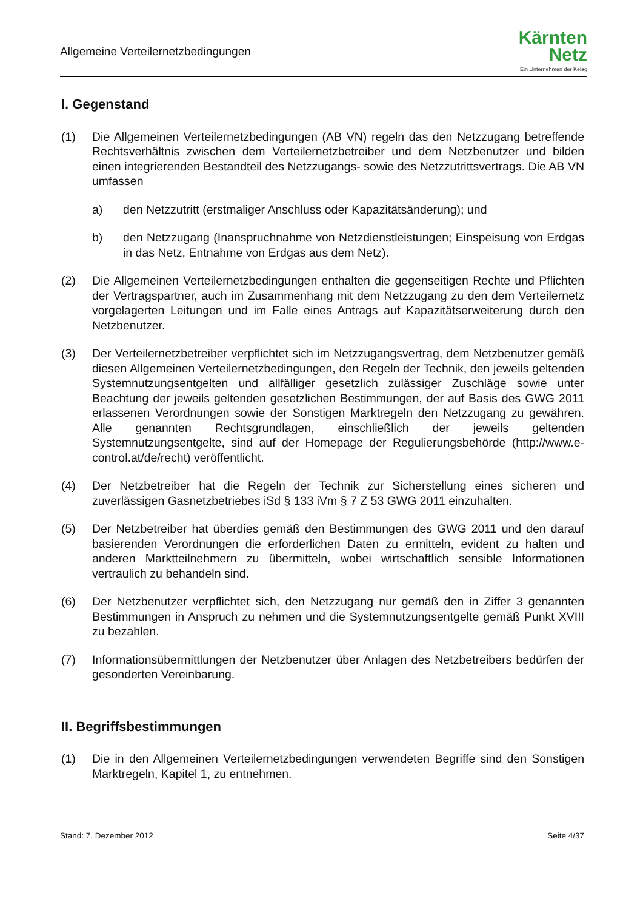Allgemeine Verteilernetzbedingungen
Kärnten
Netz
Ein Unternehmen der Kelag
I. Gegenstand
(1) Die Allgemeinen Verteilernetzbedingungen (AB VN) regeln das den Netzzugang betreffende Rechtsverhältnis zwischen dem Verteilernetzbetreiber und dem Netzbenutzer und bilden einen integrierenden Bestandteil des Netzzugangs- sowie des Netzzutrittsvertrags. Die AB VN umfassen
a) den Netzzutritt (erstmaliger Anschluss oder Kapazitätsänderung); und
b) den Netzzugang (Inanspruchnahme von Netzdienstleistungen; Einspeisung von Erdgas in das Netz, Entnahme von Erdgas aus dem Netz).
(2) Die Allgemeinen Verteilernetzbedingungen enthalten die gegenseitigen Rechte und Pflichten der Vertragspartner, auch im Zusammenhang mit dem Netzzugang zu den dem Verteilernetz vorgelagerten Leitungen und im Falle eines Antrags auf Kapazitätserweiterung durch den Netzbenutzer.
(3) Der Verteilernetzbetreiber verpflichtet sich im Netzzugangsvertrag, dem Netzbenutzer gemäß diesen Allgemeinen Verteilernetzbedingungen, den Regeln der Technik, den jeweils geltenden Systemnutzungsentgelten und allfälliger gesetzlich zulässiger Zuschläge sowie unter Beachtung der jeweils geltenden gesetzlichen Bestimmungen, der auf Basis des GWG 2011 erlassenen Verordnungen sowie der Sonstigen Marktregeln den Netzzugang zu gewähren. Alle genannten Rechtsgrundlagen, einschließlich der jeweils geltenden Systemnutzungsentgelte, sind auf der Homepage der Regulierungsbehörde (http://www.e-control.at/de/recht) veröffentlicht.
(4) Der Netzbetreiber hat die Regeln der Technik zur Sicherstellung eines sicheren und zuverlässigen Gasnetzbetriebes iSd § 133 iVm § 7 Z 53 GWG 2011 einzuhalten.
(5) Der Netzbetreiber hat überdies gemäß den Bestimmungen des GWG 2011 und den darauf basierenden Verordnungen die erforderlichen Daten zu ermitteln, evident zu halten und anderen Marktteilnehmern zu übermitteln, wobei wirtschaftlich sensible Informationen vertraulich zu behandeln sind.
(6) Der Netzbenutzer verpflichtet sich, den Netzzugang nur gemäß den in Ziffer 3 genannten Bestimmungen in Anspruch zu nehmen und die Systemnutzungsentgelte gemäß Punkt XVIII zu bezahlen.
(7) Informationsübermittlungen der Netzbenutzer über Anlagen des Netzbetreibers bedürfen der gesonderten Vereinbarung.
II. Begriffsbestimmungen
(1) Die in den Allgemeinen Verteilernetzbedingungen verwendeten Begriffe sind den Sonstigen Marktregeln, Kapitel 1, zu entnehmen.
Stand: 7. Dezember 2012 Seite 4/37